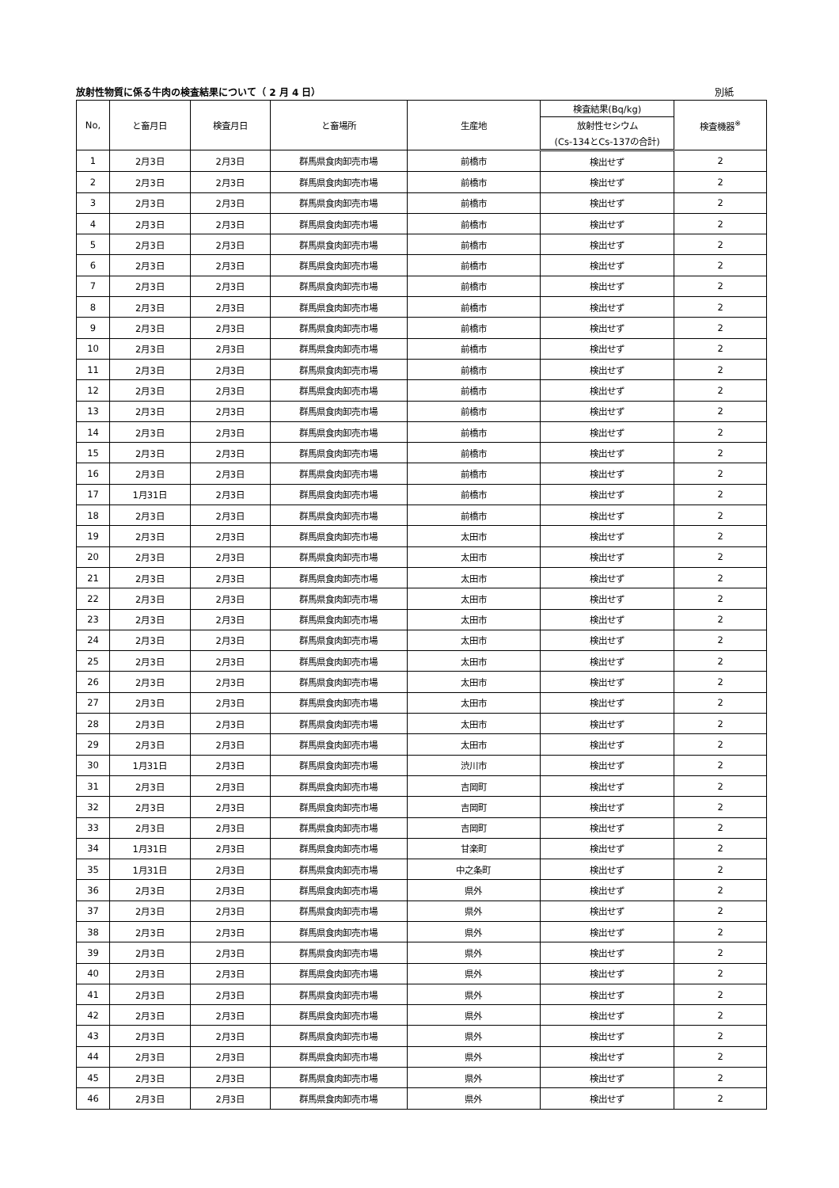放射性物質に係る牛肉の検査結果について（ 2 月 4 日） 別紙
| No, | と畜月日 | 検査月日 | と畜場所 | 生産地 | 検査結果(Bq/kg) | 検査機器<sup>※</sup> |
| --- | --- | --- | --- | --- | --- | --- |
| | | | | | 放射性セシウム | |
| | | | | | (Cs-134とCs-137の合計) | |
| 1 | 2月3日 | 2月3日 | 群馬県食肉卸売市場 | 前橋市 | 検出せず | 2 |
| 2 | 2月3日 | 2月3日 | 群馬県食肉卸売市場 | 前橋市 | 検出せず | 2 |
| 3 | 2月3日 | 2月3日 | 群馬県食肉卸売市場 | 前橋市 | 検出せず | 2 |
| 4 | 2月3日 | 2月3日 | 群馬県食肉卸売市場 | 前橋市 | 検出せず | 2 |
| 5 | 2月3日 | 2月3日 | 群馬県食肉卸売市場 | 前橋市 | 検出せず | 2 |
| 6 | 2月3日 | 2月3日 | 群馬県食肉卸売市場 | 前橋市 | 検出せず | 2 |
| 7 | 2月3日 | 2月3日 | 群馬県食肉卸売市場 | 前橋市 | 検出せず | 2 |
| 8 | 2月3日 | 2月3日 | 群馬県食肉卸売市場 | 前橋市 | 検出せず | 2 |
| 9 | 2月3日 | 2月3日 | 群馬県食肉卸売市場 | 前橋市 | 検出せず | 2 |
| 10 | 2月3日 | 2月3日 | 群馬県食肉卸売市場 | 前橋市 | 検出せず | 2 |
| 11 | 2月3日 | 2月3日 | 群馬県食肉卸売市場 | 前橋市 | 検出せず | 2 |
| 12 | 2月3日 | 2月3日 | 群馬県食肉卸売市場 | 前橋市 | 検出せず | 2 |
| 13 | 2月3日 | 2月3日 | 群馬県食肉卸売市場 | 前橋市 | 検出せず | 2 |
| 14 | 2月3日 | 2月3日 | 群馬県食肉卸売市場 | 前橋市 | 検出せず | 2 |
| 15 | 2月3日 | 2月3日 | 群馬県食肉卸売市場 | 前橋市 | 検出せず | 2 |
| 16 | 2月3日 | 2月3日 | 群馬県食肉卸売市場 | 前橋市 | 検出せず | 2 |
| 17 | 1月31日 | 2月3日 | 群馬県食肉卸売市場 | 前橋市 | 検出せず | 2 |
| 18 | 2月3日 | 2月3日 | 群馬県食肉卸売市場 | 前橋市 | 検出せず | 2 |
| 19 | 2月3日 | 2月3日 | 群馬県食肉卸売市場 | 太田市 | 検出せず | 2 |
| 20 | 2月3日 | 2月3日 | 群馬県食肉卸売市場 | 太田市 | 検出せず | 2 |
| 21 | 2月3日 | 2月3日 | 群馬県食肉卸売市場 | 太田市 | 検出せず | 2 |
| 22 | 2月3日 | 2月3日 | 群馬県食肉卸売市場 | 太田市 | 検出せず | 2 |
| 23 | 2月3日 | 2月3日 | 群馬県食肉卸売市場 | 太田市 | 検出せず | 2 |
| 24 | 2月3日 | 2月3日 | 群馬県食肉卸売市場 | 太田市 | 検出せず | 2 |
| 25 | 2月3日 | 2月3日 | 群馬県食肉卸売市場 | 太田市 | 検出せず | 2 |
| 26 | 2月3日 | 2月3日 | 群馬県食肉卸売市場 | 太田市 | 検出せず | 2 |
| 27 | 2月3日 | 2月3日 | 群馬県食肉卸売市場 | 太田市 | 検出せず | 2 |
| 28 | 2月3日 | 2月3日 | 群馬県食肉卸売市場 | 太田市 | 検出せず | 2 |
| 29 | 2月3日 | 2月3日 | 群馬県食肉卸売市場 | 太田市 | 検出せず | 2 |
| 30 | 1月31日 | 2月3日 | 群馬県食肉卸売市場 | 渋川市 | 検出せず | 2 |
| 31 | 2月3日 | 2月3日 | 群馬県食肉卸売市場 | 吉岡町 | 検出せず | 2 |
| 32 | 2月3日 | 2月3日 | 群馬県食肉卸売市場 | 吉岡町 | 検出せず | 2 |
| 33 | 2月3日 | 2月3日 | 群馬県食肉卸売市場 | 吉岡町 | 検出せず | 2 |
| 34 | 1月31日 | 2月3日 | 群馬県食肉卸売市場 | 甘楽町 | 検出せず | 2 |
| 35 | 1月31日 | 2月3日 | 群馬県食肉卸売市場 | 中之条町 | 検出せず | 2 |
| 36 | 2月3日 | 2月3日 | 群馬県食肉卸売市場 | 県外 | 検出せず | 2 |
| 37 | 2月3日 | 2月3日 | 群馬県食肉卸売市場 | 県外 | 検出せず | 2 |
| 38 | 2月3日 | 2月3日 | 群馬県食肉卸売市場 | 県外 | 検出せず | 2 |
| 39 | 2月3日 | 2月3日 | 群馬県食肉卸売市場 | 県外 | 検出せず | 2 |
| 40 | 2月3日 | 2月3日 | 群馬県食肉卸売市場 | 県外 | 検出せず | 2 |
| 41 | 2月3日 | 2月3日 | 群馬県食肉卸売市場 | 県外 | 検出せず | 2 |
| 42 | 2月3日 | 2月3日 | 群馬県食肉卸売市場 | 県外 | 検出せず | 2 |
| 43 | 2月3日 | 2月3日 | 群馬県食肉卸売市場 | 県外 | 検出せず | 2 |
| 44 | 2月3日 | 2月3日 | 群馬県食肉卸売市場 | 県外 | 検出せず | 2 |
| 45 | 2月3日 | 2月3日 | 群馬県食肉卸売市場 | 県外 | 検出せず | 2 |
| 46 | 2月3日 | 2月3日 | 群馬県食肉卸売市場 | 県外 | 検出せず | 2 |